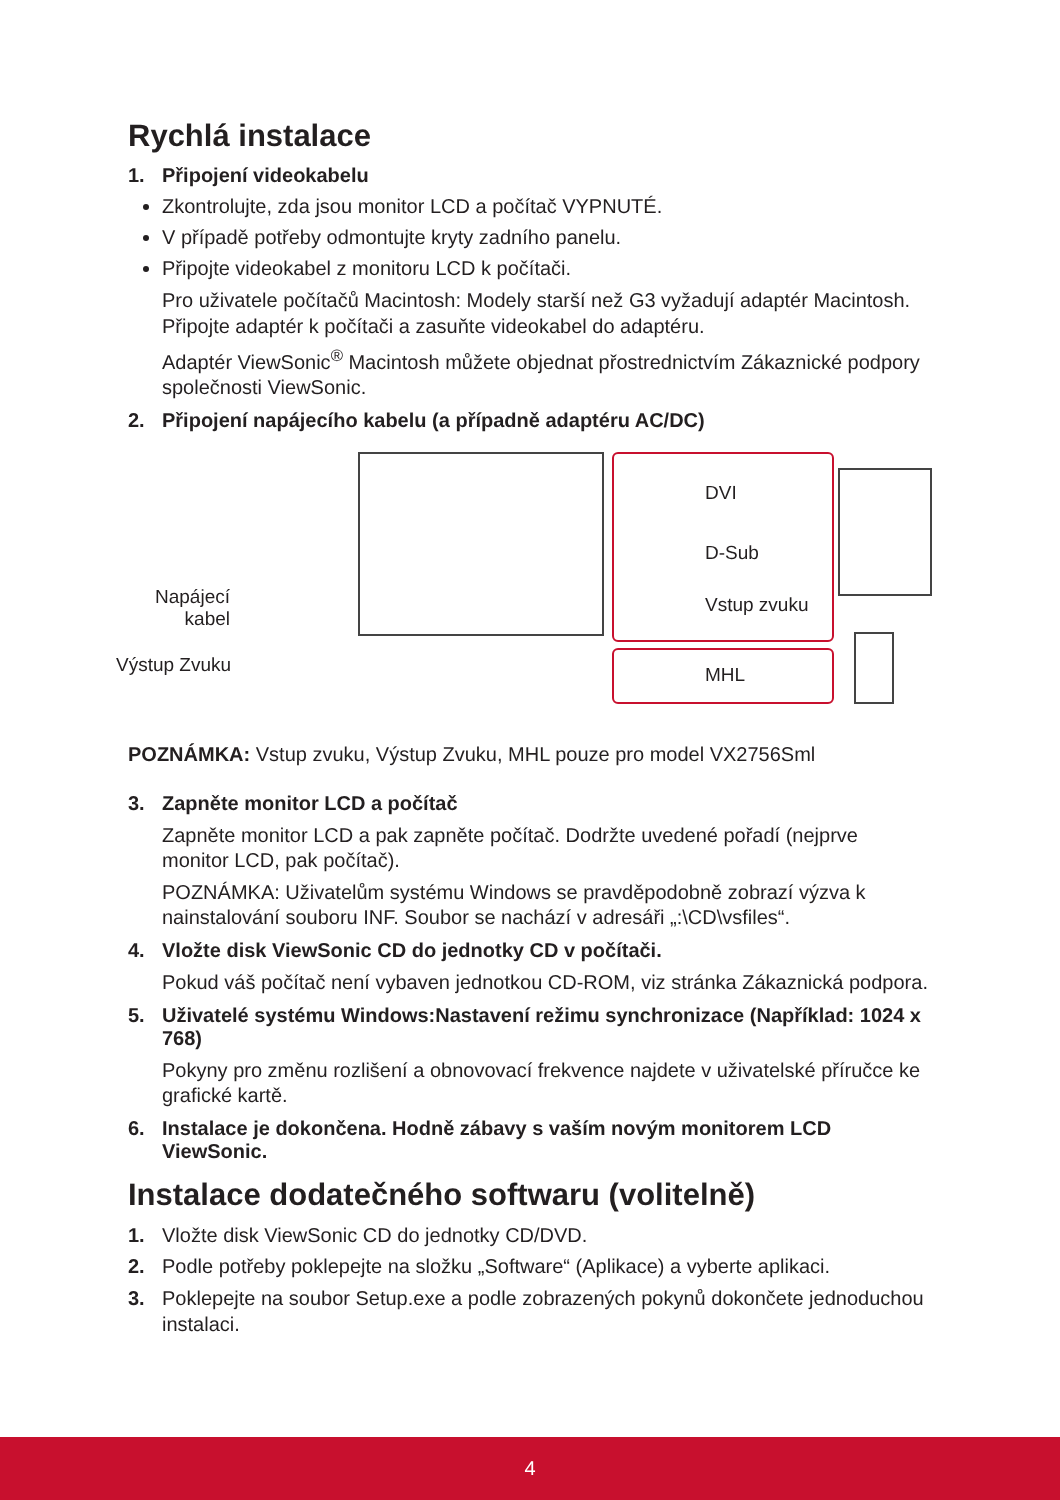Rychlá instalace
1. Připojení videokabelu
Zkontrolujte, zda jsou monitor LCD a počítač VYPNUTÉ.
V případě potřeby odmontujte kryty zadního panelu.
Připojte videokabel z monitoru LCD k počítači.
Pro uživatele počítačů Macintosh: Modely starší než G3 vyžadují adaptér Macintosh. Připojte adaptér k počítači a zasuňte videokabel do adaptéru.
Adaptér ViewSonic<sup>®</sup> Macintosh můžete objednat přostrednictvím Zákaznické podpory společnosti ViewSonic.
2. Připojení napájecího kabelu (a případně adaptéru AC/DC)
DVI
D-Sub
Vstup zvuku
MHL
Napájecí kabel
Výstup Zvuku
POZNÁMKA: Vstup zvuku, Výstup Zvuku, MHL pouze pro model VX2756Sml
3. Zapněte monitor LCD a počítač
Zapněte monitor LCD a pak zapněte počítač. Dodržte uvedené pořadí (nejprve monitor LCD, pak počítač).
POZNÁMKA: Uživatelům systému Windows se pravděpodobně zobrazí výzva k nainstalování souboru INF. Soubor se nachází v adresáři „:\CD\vsfiles“.
4. Vložte disk ViewSonic CD do jednotky CD v počítači.
Pokud váš počítač není vybaven jednotkou CD-ROM, viz stránka Zákaznická podpora.
5. Uživatelé systému Windows:Nastavení režimu synchronizace (Například: 1024 x 768)
Pokyny pro změnu rozlišení a obnovovací frekvence najdete v uživatelské příručce ke grafické kartě.
6. Instalace je dokončena. Hodně zábavy s vaším novým monitorem LCD ViewSonic.
Instalace dodatečného softwaru (volitelně)
1. Vložte disk ViewSonic CD do jednotky CD/DVD.
2. Podle potřeby poklepejte na složku „Software“ (Aplikace) a vyberte aplikaci.
3. Poklepejte na soubor Setup.exe a podle zobrazených pokynů dokončete jednoduchou instalaci.
4